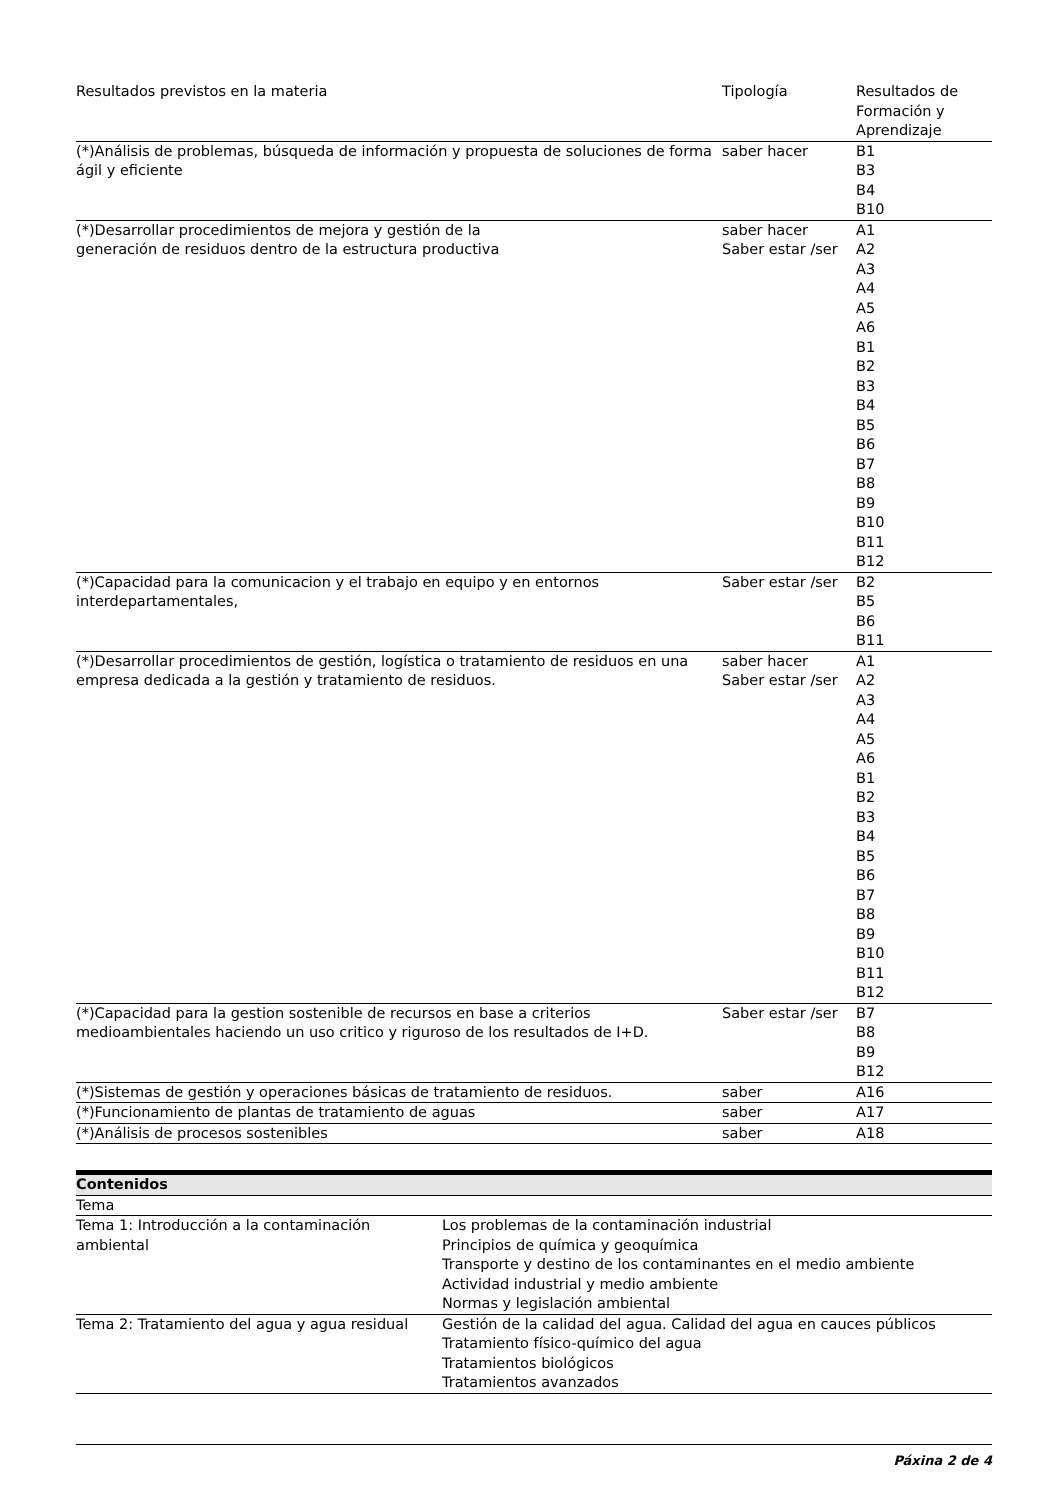| Resultados previstos en la materia | Tipología | Resultados de Formación y Aprendizaje |
| (*)Análisis de problemas, búsqueda de información y propuesta de soluciones de forma ágil y eficiente | saber hacer | B1 B3 B4 B10 |
| (*)Desarrollar procedimientos de mejora y gestión de la generación de residuos dentro de la estructura productiva | saber hacer Saber estar /ser | A1 A2 A3 A4 A5 A6 B1 B2 B3 B4 B5 B6 B7 B8 B9 B10 B11 B12 |
| (*)Capacidad para la comunicacion y el trabajo en equipo y en entornos interdepartamentales, | Saber estar /ser | B2 B5 B6 B11 |
| (*)Desarrollar procedimientos de gestión, logística o tratamiento de residuos en una empresa dedicada a la gestión y tratamiento de residuos. | saber hacer Saber estar /ser | A1 A2 A3 A4 A5 A6 B1 B2 B3 B4 B5 B6 B7 B8 B9 B10 B11 B12 |
| (*)Capacidad para la gestion sostenible de recursos en base a criterios medioambientales haciendo un uso critico y riguroso de los resultados de I+D. | Saber estar /ser | B7 B8 B9 B12 |
| (*)Sistemas de gestión y operaciones básicas de tratamiento de residuos. | saber | A16 |
| (*)Funcionamiento de plantas de tratamiento de aguas | saber | A17 |
| (*)Análisis de procesos sostenibles | saber | A18 |
| Contenidos | |
| --- | --- |
| Tema | |
| Tema 1: Introducción a la contaminación ambiental | Los problemas de la contaminación industrial Principios de química y geoquímica Transporte y destino de los contaminantes en el medio ambiente Actividad industrial y medio ambiente Normas y legislación ambiental |
| Tema 2: Tratamiento del agua y agua residual | Gestión de la calidad del agua. Calidad del agua en cauces públicos Tratamiento físico-químico del agua Tratamientos biológicos Tratamientos avanzados |
Páxina 2 de 4